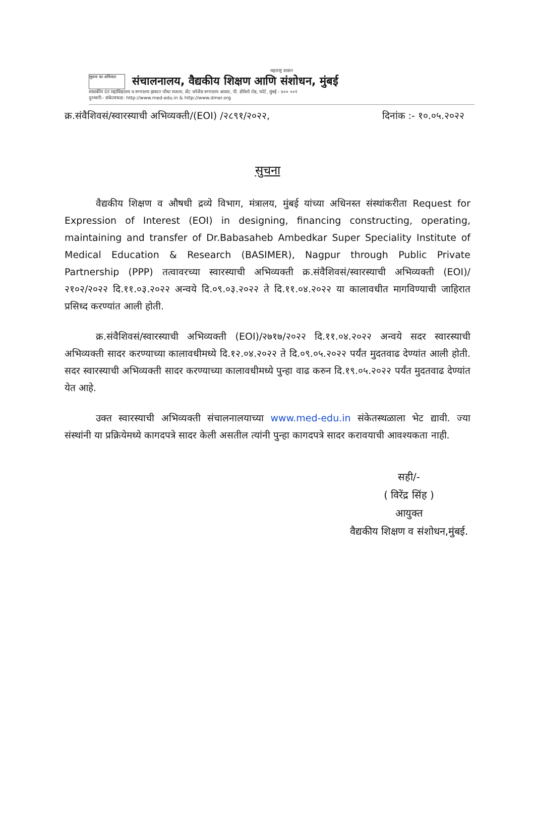महाराष्ट्र शासन
सूचना का अधिकार
संचालनालय, वैद्यकीय शिक्षण आणि संशोधन, मुंबई
शासकीय दंत महाविद्यालय व रुग्णालय इमारत चौथा मजला, सेंट जॉर्जेस रुग्णालय आवार, पी. डीमेलो रोड, फोर्ट, मुंबई - ४०० ००१
दुरध्वनी:- संकेतस्थळ: http://www.med-edu.in & http://www.dmer.org
क्र.संवैशिवसं/स्वारस्याची अभिव्यक्ती/(EOI) /२८९१/२०२२, दिनांक :- १०.०५.२०२२
सुचना
वैद्यकीय शिक्षण व औषधी द्रव्ये विभाग, मंत्रालय, मुंबई यांच्या अधिनस्त संस्थांकरीता Request for Expression of Interest (EOI) in designing, financing constructing, operating, maintaining and transfer of Dr.Babasaheb Ambedkar Super Speciality Institute of Medical Education & Research (BASIMER), Nagpur through Public Private Partnership (PPP) तत्वावरच्या स्वारस्याची अभिव्यक्ती क्र.संवैशिवसं/स्वारस्याची अभिव्यक्ती (EOI)/२१०२/२०२२ दि.११.०३.२०२२ अन्वये दि.०९.०३.२०२२ ते दि.११.०४.२०२२ या कालावधीत मागविण्याची जाहिरात प्रसिध्द करण्यांत आली होती.
क्र.संवैशिवसं/स्वारस्याची अभिव्यक्ती (EOI)/२७१७/२०२२ दि.११.०४.२०२२ अन्वये सदर स्वारस्याची अभिव्यक्ती सादर करण्याच्या कालावधीमध्ये दि.१२.०४.२०२२ ते दि.०९.०५.२०२२ पर्यंत मुदतवाढ देण्यांत आली होती. सदर स्वारस्याची अभिव्यक्ती सादर करण्याच्या कालावधीमध्ये पुन्हा वाढ करुन दि.१९.०५.२०२२ पर्यंत मुदतवाढ देण्यांत येत आहे.
उक्त स्वारस्याची अभिव्यक्ती संचालनालयाच्या www.med-edu.in संकेतस्थळाला भेट द्यावी. ज्या संस्थांनी या प्रक्रियेमध्ये कागदपत्रे सादर केली असतील त्यांनी पुन्हा कागदपत्रे सादर करावयाची आवश्यकता नाही.
सही/-
( विरेंद्र सिंह )
आयुक्त
वैद्यकीय शिक्षण व संशोधन,मुंबई.